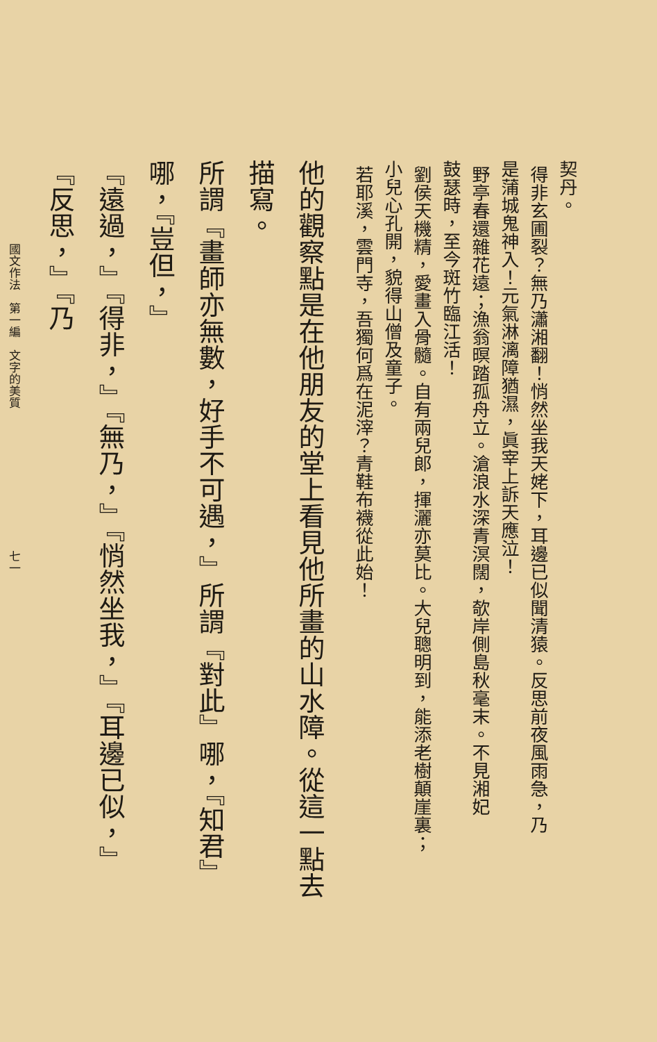契丹。
得非玄圃裂？無乃瀟湘翻！悄然坐我天姥下，耳邊已似聞清猿。反思前夜風雨急，乃
是蒲城鬼神入！元氣淋漓障猶濕，眞宰上訴天應泣！
野亭春還雜花遠；漁翁暝踏孤舟立。滄浪水深青溟闊，欹岸側島秋毫末。不見湘妃
鼓瑟時，至今斑竹臨江活！
劉侯天機精，愛畫入骨髓。自有兩兒郎，揮灑亦莫比。大兒聰明到，能添老樹顛崖裏；
小兒心孔開，貌得山僧及童子。
若耶溪，雲門寺，吾獨何爲在泥滓？青鞋布襪從此始！
他的觀察點是在他朋友的堂上看見他所畫的山水障。從這一點去描寫。
所謂『畫師亦無數，好手不可遇，』所謂『對此』哪，『知君』哪，『豈但，』
『遠過，』『得非，』『無乃，』『悄然坐我，』『耳邊已似，』『反思，』『乃
國文作法　第一編　文字的美質　　　　　　　　　　　　七一